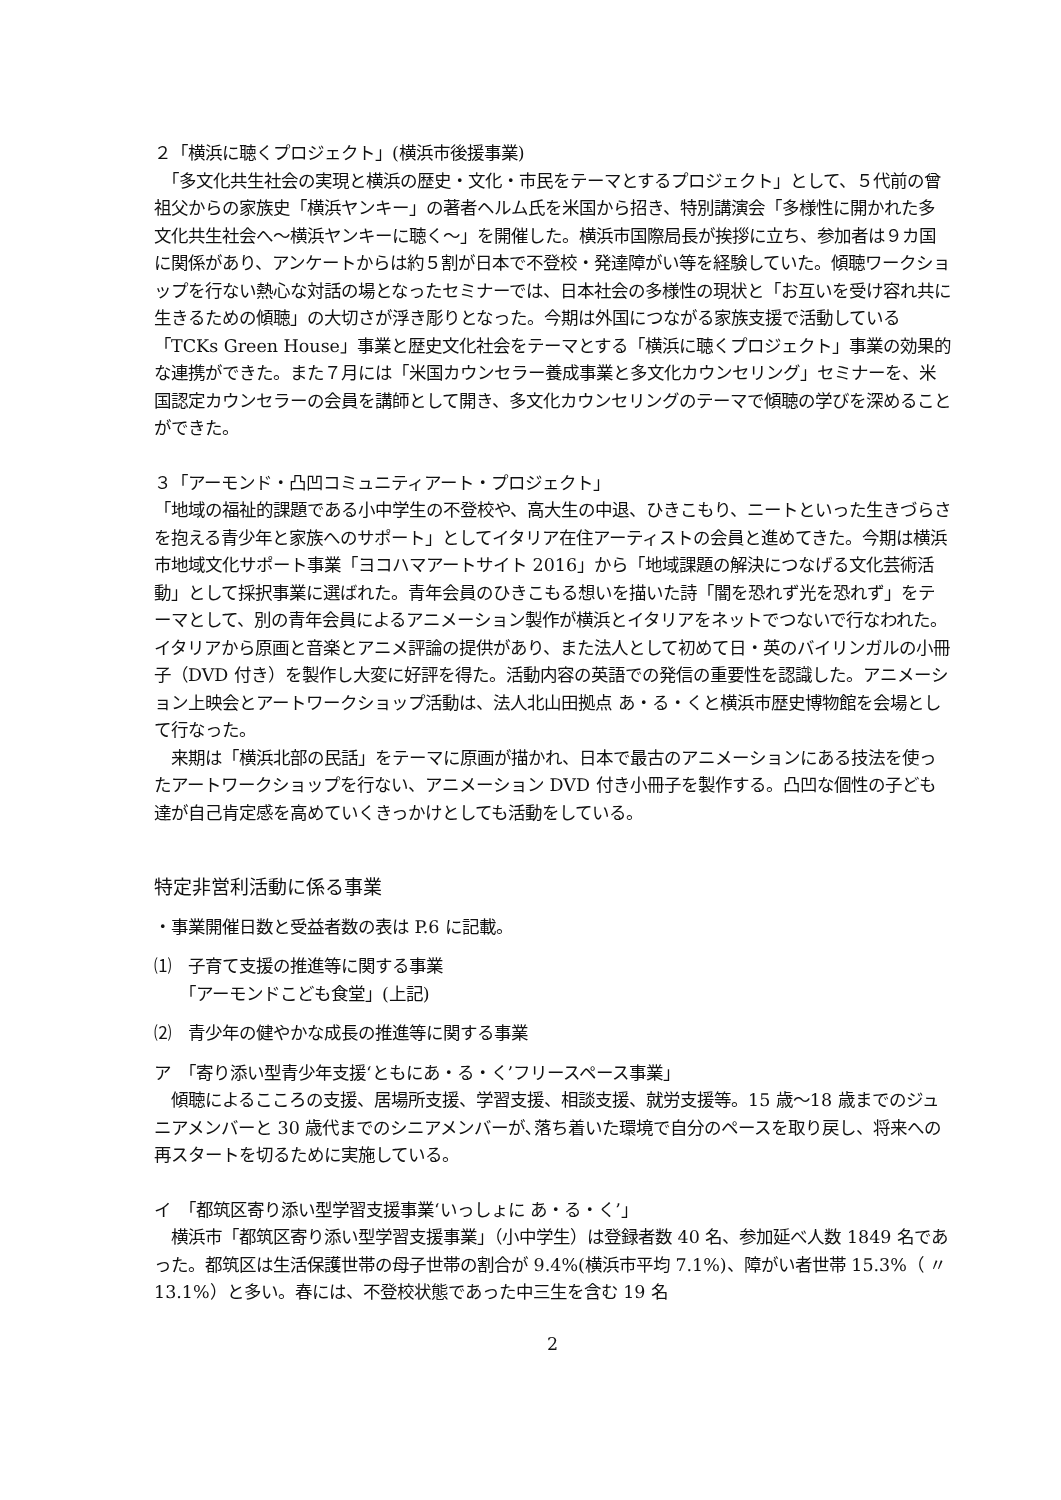２「横浜に聴くプロジェクト」(横浜市後援事業)
　「多文化共生社会の実現と横浜の歴史・文化・市民をテーマとするプロジェクト」として、５代前の曾祖父からの家族史「横浜ヤンキー」の著者ヘルム氏を米国から招き、特別講演会「多様性に開かれた多文化共生社会へ～横浜ヤンキーに聴く～」を開催した。横浜市国際局長が挨拶に立ち、参加者は９カ国に関係があり、アンケートからは約５割が日本で不登校・発達障がい等を経験していた。傾聴ワークショップを行ない熱心な対話の場となったセミナーでは、日本社会の多様性の現状と「お互いを受け容れ共に生きるための傾聴」の大切さが浮き彫りとなった。今期は外国につながる家族支援で活動している「TCKs Green House」事業と歴史文化社会をテーマとする「横浜に聴くプロジェクト」事業の効果的な連携ができた。また７月には「米国カウンセラー養成事業と多文化カウンセリング」セミナーを、米国認定カウンセラーの会員を講師として開き、多文化カウンセリングのテーマで傾聴の学びを深めることができた。
３「アーモンド・凸凹コミュニティアート・プロジェクト」
「地域の福祉的課題である小中学生の不登校や、高大生の中退、ひきこもり、ニートといった生きづらさを抱える青少年と家族へのサポート」としてイタリア在住アーティストの会員と進めてきた。今期は横浜市地域文化サポート事業「ヨコハマアートサイト 2016」から「地域課題の解決につなげる文化芸術活動」として採択事業に選ばれた。青年会員のひきこもる想いを描いた詩「闇を恐れず光を恐れず」をテーマとして、別の青年会員によるアニメーション製作が横浜とイタリアをネットでつないで行なわれた。イタリアから原画と音楽とアニメ評論の提供があり、また法人として初めて日・英のバイリンガルの小冊子（DVD 付き）を製作し大変に好評を得た。活動内容の英語での発信の重要性を認識した。アニメーション上映会とアートワークショップ活動は、法人北山田拠点 あ・る・くと横浜市歴史博物館を会場として行なった。
　来期は「横浜北部の民話」をテーマに原画が描かれ、日本で最古のアニメーションにある技法を使ったアートワークショップを行ない、アニメーション DVD 付き小冊子を製作する。凸凹な個性の子ども達が自己肯定感を高めていくきっかけとしても活動をしている。
特定非営利活動に係る事業
・事業開催日数と受益者数の表は P.6 に記載。
⑴　子育て支援の推進等に関する事業
　　「アーモンドこども食堂」(上記)
⑵　青少年の健やかな成長の推進等に関する事業
ア　「寄り添い型青少年支援‘ともにあ・る・く’フリースペース事業」
　傾聴によるこころの支援、居場所支援、学習支援、相談支援、就労支援等。15 歳～18 歳までのジュニアメンバーと 30 歳代までのシニアメンバーが､落ち着いた環境で自分のペースを取り戻し、将来への再スタートを切るために実施している。
イ　「都筑区寄り添い型学習支援事業‘いっしょに あ・る・く’」
　横浜市「都筑区寄り添い型学習支援事業」（小中学生）は登録者数 40 名、参加延べ人数 1849 名であった。都筑区は生活保護世帯の母子世帯の割合が 9.4%(横浜市平均 7.1%)、障がい者世帯 15.3%（ 〃 13.1%）と多い。春には、不登校状態であった中三生を含む 19 名
2